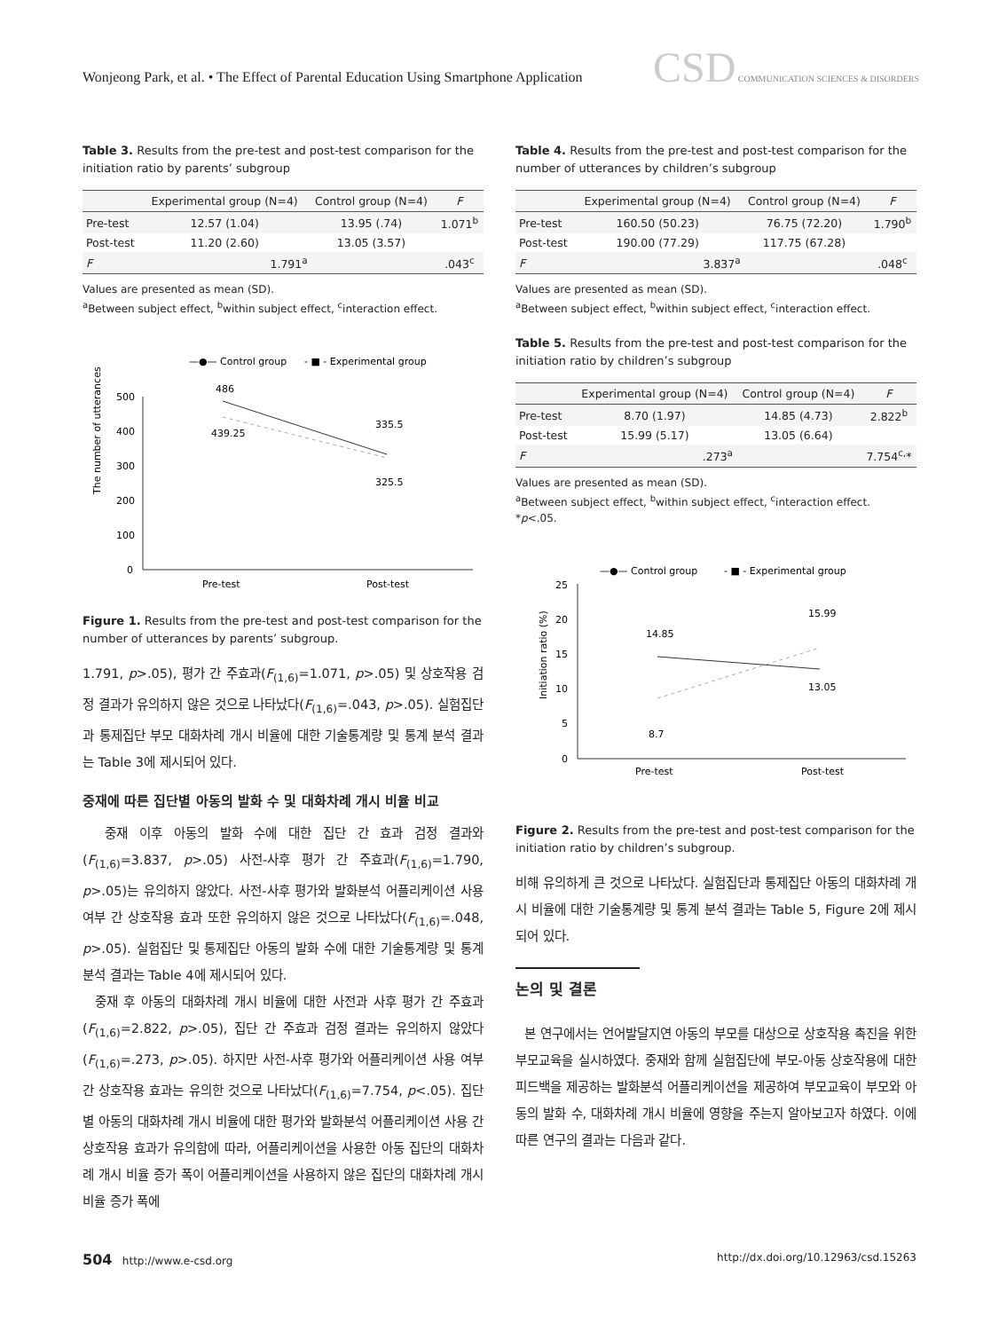Wonjeong Park, et al. • The Effect of Parental Education Using Smartphone Application
CSD COMMUNICATION SCIENCES & DISORDERS
Table 3. Results from the pre-test and post-test comparison for the initiation ratio by parents’ subgroup
| | Experimental group (N=4) | Control group (N=4) | F |
| --- | --- | --- | --- |
| Pre-test | 12.57 (1.04) | 13.95 (.74) | 1.071<sup>b</sup> |
| Post-test | 11.20 (2.60) | 13.05 (3.57) | |
| F | 1.791<sup>a</sup> | | .043<sup>c</sup> |
Values are presented as mean (SD).
<sup>a</sup> Between subject effect, <sup>b</sup>within subject effect, <sup>c</sup>interaction effect.
—●— Control group
- ■ - Experimental group
The number of utterances
500
400
300
200
100
0
486
439.25
335.5
325.5
Pre-test
Post-test
Figure 1. Results from the pre-test and post-test comparison for the number of utterances by parents’ subgroup.
1.791, p>.05), 평가 간 주효과(F<sub>(1,6)</sub>=1.071, p>.05) 및 상호작용 검정 결과가 유의하지 않은 것으로 나타났다(F<sub>(1,6)</sub>=.043, p>.05). 실험집단과 통제집단 부모 대화차례 개시 비율에 대한 기술통계량 및 통계 분석 결과는 Table 3에 제시되어 있다.
중재에 따른 집단별 아동의 발화 수 및 대화차례 개시 비율 비교
중재 이후 아동의 발화 수에 대한 집단 간 효과 검정 결과와(F<sub>(1,6)</sub>=3.837, p>.05) 사전-사후 평가 간 주효과(F<sub>(1,6)</sub>=1.790, p>.05)는 유의하지 않았다. 사전-사후 평가와 발화분석 어플리케이션 사용 여부 간 상호작용 효과 또한 유의하지 않은 것으로 나타났다(F<sub>(1,6)</sub>=.048, p>.05). 실험집단 및 통제집단 아동의 발화 수에 대한 기술통계량 및 통계 분석 결과는 Table 4에 제시되어 있다.
중재 후 아동의 대화차례 개시 비율에 대한 사전과 사후 평가 간 주효과(F<sub>(1,6)</sub>=2.822, p>.05), 집단 간 주효과 검정 결과는 유의하지 않았다(F<sub>(1,6)</sub>=.273, p>.05). 하지만 사전-사후 평가와 어플리케이션 사용 여부 간 상호작용 효과는 유의한 것으로 나타났다(F<sub>(1,6)</sub>=7.754, p<.05). 집단별 아동의 대화차례 개시 비율에 대한 평가와 발화분석 어플리케이션 사용 간 상호작용 효과가 유의함에 따라, 어플리케이션을 사용한 아동 집단의 대화차례 개시 비율 증가 폭이 어플리케이션을 사용하지 않은 집단의 대화차례 개시 비율 증가 폭에
Table 4. Results from the pre-test and post-test comparison for the number of utterances by children’s subgroup
| | Experimental group (N=4) | Control group (N=4) | F |
| --- | --- | --- | --- |
| Pre-test | 160.50 (50.23) | 76.75 (72.20) | 1.790<sup>b</sup> |
| Post-test | 190.00 (77.29) | 117.75 (67.28) | |
| F | 3.837<sup>a</sup> | | .048<sup>c</sup> |
Values are presented as mean (SD).
<sup>a</sup> Between subject effect, <sup>b</sup>within subject effect, <sup>c</sup>interaction effect.
Table 5. Results from the pre-test and post-test comparison for the initiation ratio by children’s subgroup
| | Experimental group (N=4) | Control group (N=4) | F |
| --- | --- | --- | --- |
| Pre-test | 8.70 (1.97) | 14.85 (4.73) | 2.822<sup>b</sup> |
| Post-test | 15.99 (5.17) | 13.05 (6.64) | |
| F | .273<sup>a</sup> | | 7.754<sup>c,</sup>* |
Values are presented as mean (SD).
<sup>a</sup> Between subject effect, <sup>b</sup>within subject effect, <sup>c</sup>interaction effect.
*p<.05.
—●— Control group
- ■ - Experimental group
Initiation ratio (%)
25
20
15
10
5
0
14.85
8.7
15.99
13.05
Pre-test
Post-test
Figure 2. Results from the pre-test and post-test comparison for the initiation ratio by children’s subgroup.
비해 유의하게 큰 것으로 나타났다. 실험집단과 통제집단 아동의 대화차례 개시 비율에 대한 기술통계량 및 통계 분석 결과는 Table 5, Figure 2에 제시되어 있다.
논의 및 결론
본 연구에서는 언어발달지연 아동의 부모를 대상으로 상호작용 촉진을 위한 부모교육을 실시하였다. 중재와 함께 실험집단에 부모-아동 상호작용에 대한 피드백을 제공하는 발화분석 어플리케이션을 제공하여 부모교육이 부모와 아동의 발화 수, 대화차례 개시 비율에 영향을 주는지 알아보고자 하였다. 이에 따른 연구의 결과는 다음과 같다.
504 http://www.e-csd.org http://dx.doi.org/10.12963/csd.15263